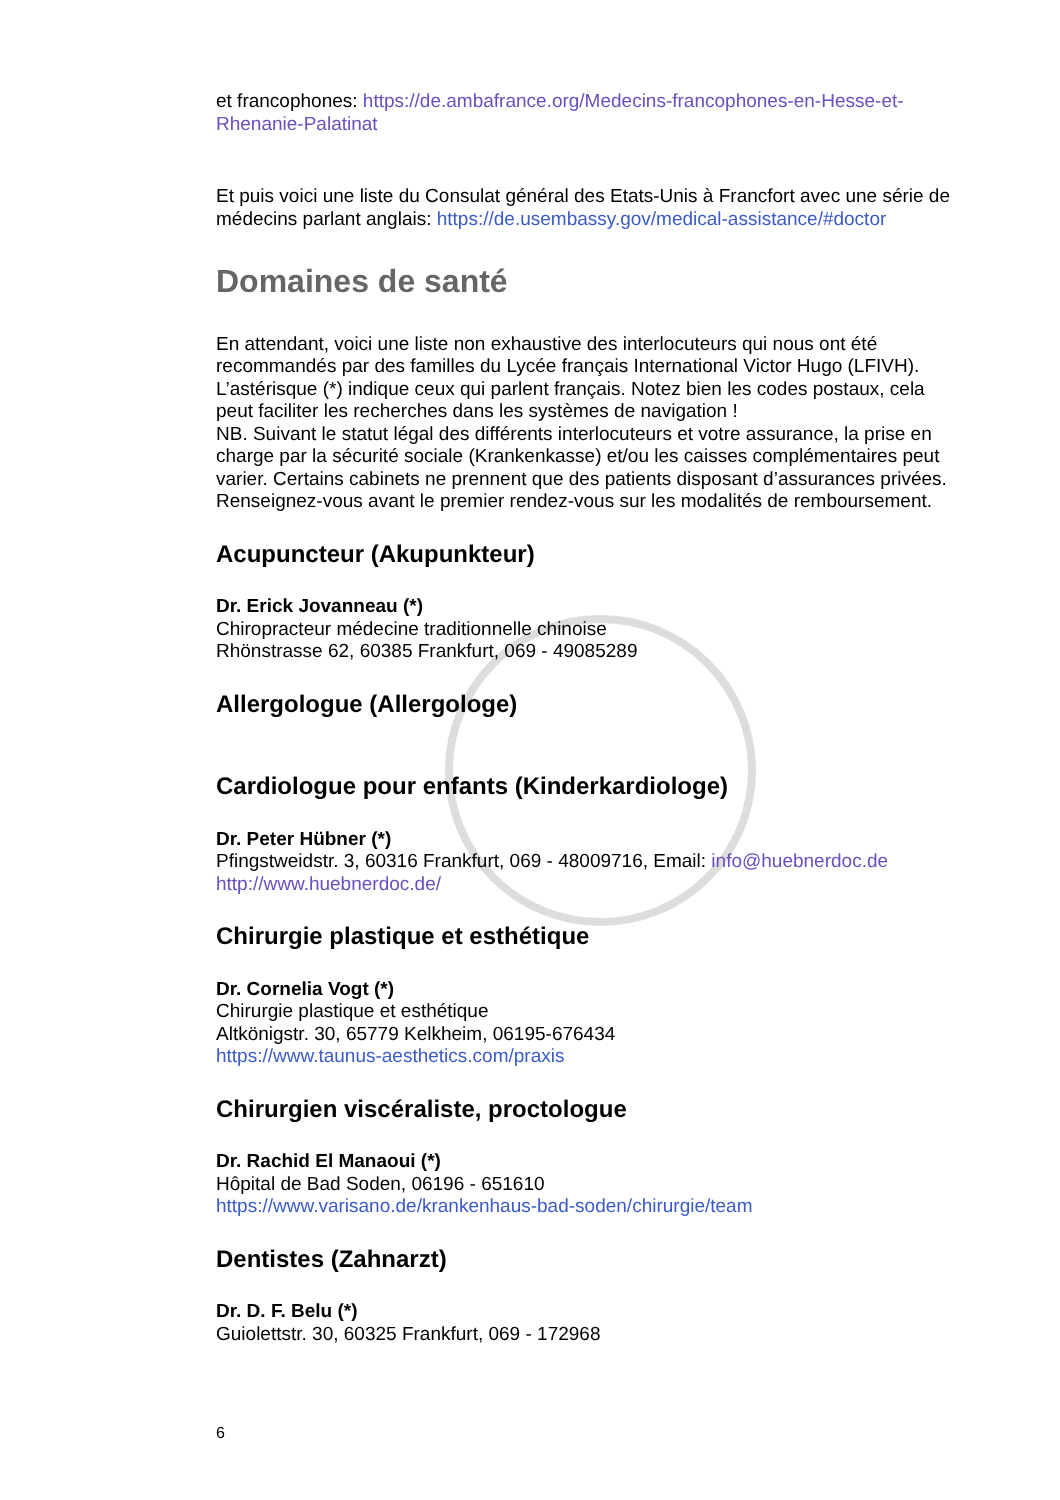et francophones: https://de.ambafrance.org/Medecins-francophones-en-Hesse-et-Rhenanie-Palatinat
Et puis voici une liste du Consulat général des Etats-Unis à Francfort avec une série de médecins parlant anglais: https://de.usembassy.gov/medical-assistance/#doctor
Domaines de santé
En attendant, voici une liste non exhaustive des interlocuteurs qui nous ont été recommandés par des familles du Lycée français International Victor Hugo (LFIVH). L’astérisque (*) indique ceux qui parlent français. Notez bien les codes postaux, cela peut faciliter les recherches dans les systèmes de navigation !
NB. Suivant le statut légal des différents interlocuteurs et votre assurance, la prise en charge par la sécurité sociale (Krankenkasse) et/ou les caisses complémentaires peut varier. Certains cabinets ne prennent que des patients disposant d’assurances privées. Renseignez-vous avant le premier rendez-vous sur les modalités de remboursement.
Acupuncteur (Akupunkteur)
Dr. Erick Jovanneau (*)
Chiropracteur médecine traditionnelle chinoise
Rhönstrasse 62, 60385 Frankfurt, 069 - 49085289
Allergologue (Allergologe)
Cardiologue pour enfants (Kinderkardiologe)
Dr. Peter Hübner (*)
Pfingstweidstr. 3, 60316 Frankfurt, 069 - 48009716, Email: info@huebnerdoc.de
http://www.huebnerdoc.de/
Chirurgie plastique et esthétique
Dr. Cornelia Vogt (*)
Chirurgie plastique et esthétique
Altkönigstr. 30, 65779 Kelkheim, 06195-676434
https://www.taunus-aesthetics.com/praxis
Chirurgien viscéraliste, proctologue
Dr. Rachid El Manaoui (*)
Hôpital de Bad Soden, 06196 - 651610
https://www.varisano.de/krankenhaus-bad-soden/chirurgie/team
Dentistes (Zahnarzt)
Dr. D. F. Belu (*)
Guiolettstr. 30, 60325 Frankfurt, 069 - 172968
6